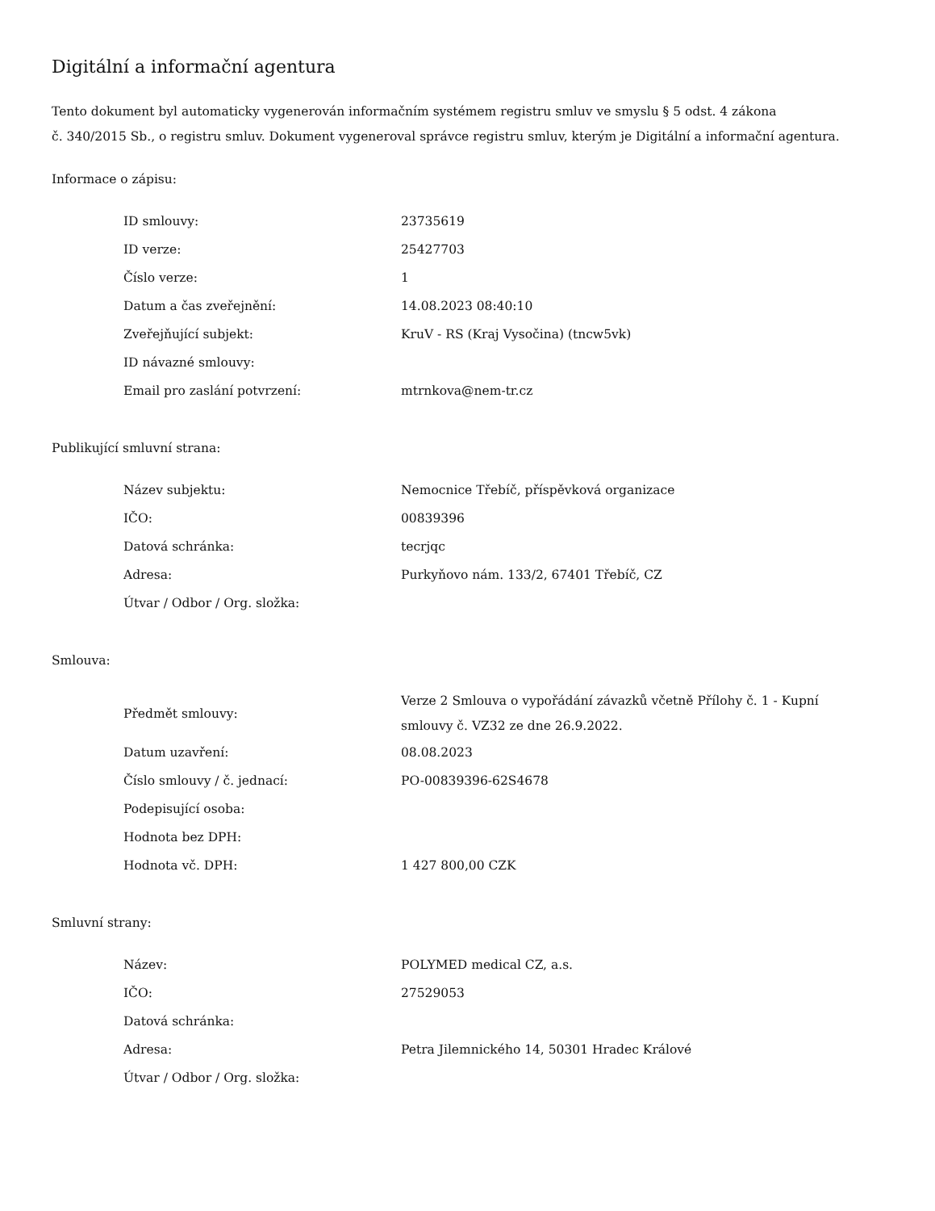Digitální a informační agentura
Tento dokument byl automaticky vygenerován informačním systémem registru smluv ve smyslu § 5 odst. 4 zákona
č. 340/2015 Sb., o registru smluv. Dokument vygeneroval správce registru smluv, kterým je Digitální a informační agentura.
Informace o zápisu:
| ID smlouvy: | 23735619 |
| ID verze: | 25427703 |
| Číslo verze: | 1 |
| Datum a čas zveřejnění: | 14.08.2023 08:40:10 |
| Zveřejňující subjekt: | KruV - RS (Kraj Vysočina) (tncw5vk) |
| ID návazné smlouvy: | |
| Email pro zaslání potvrzení: | mtrnkova@nem-tr.cz |
Publikující smluvní strana:
| Název subjektu: | Nemocnice Třebíč, příspěvková organizace |
| IČO: | 00839396 |
| Datová schránka: | tecrjqc |
| Adresa: | Purkyňovo nám. 133/2, 67401 Třebíč, CZ |
| Útvar / Odbor / Org. složka: | |
Smlouva:
| Předmět smlouvy: | Verze 2 Smlouva o vypořádání závazků včetně Přílohy č. 1 - Kupní smlouvy č. VZ32 ze dne 26.9.2022. |
| Datum uzavření: | 08.08.2023 |
| Číslo smlouvy / č. jednací: | PO-00839396-62S4678 |
| Podepisující osoba: | |
| Hodnota bez DPH: | |
| Hodnota vč. DPH: | 1 427 800,00 CZK |
Smluvní strany:
| Název: | POLYMED medical CZ, a.s. |
| IČO: | 27529053 |
| Datová schránka: | |
| Adresa: | Petra Jilemnického 14, 50301 Hradec Králové |
| Útvar / Odbor / Org. složka: | |